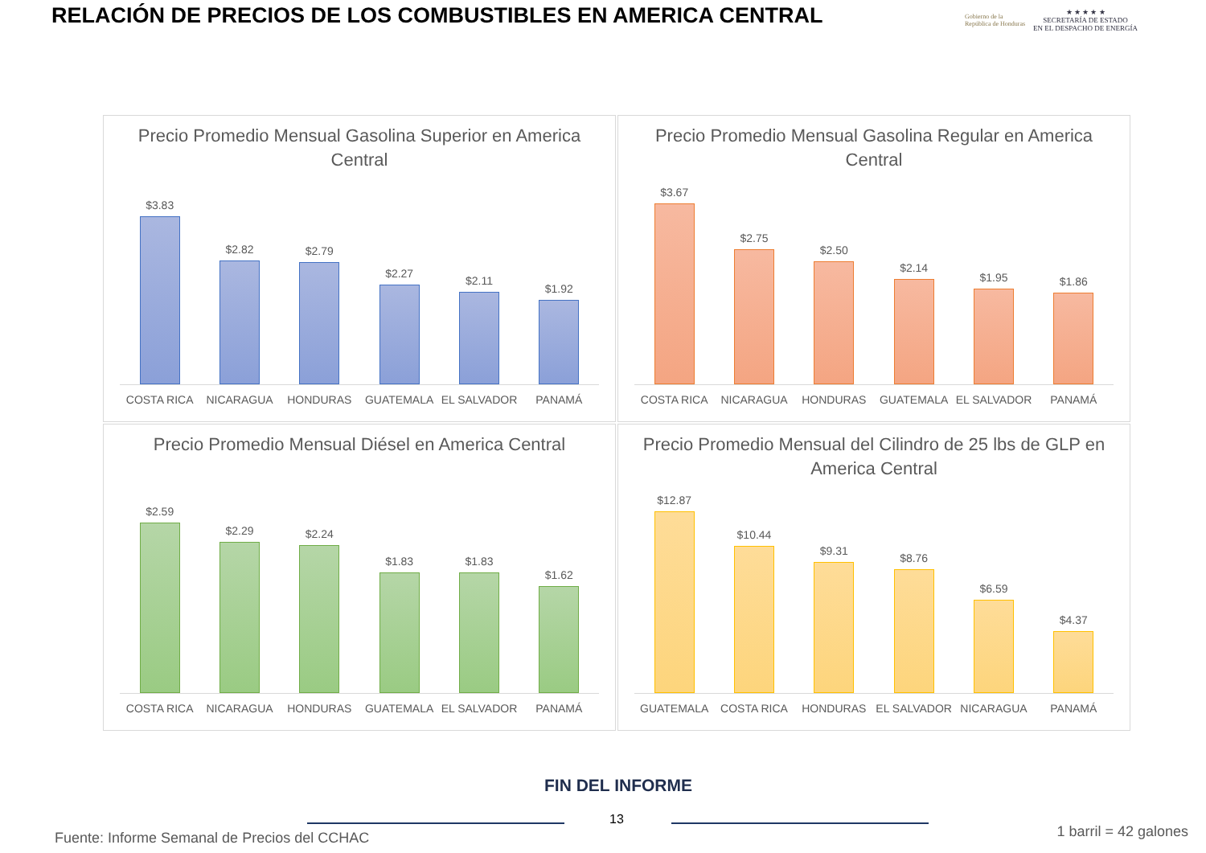RELACIÓN DE PRECIOS DE LOS COMBUSTIBLES EN AMERICA CENTRAL
Gobierno de la
República de Honduras
★ ★ ★ ★ ★
SECRETARÍA DE ESTADO
EN EL DESPACHO DE ENERGÍA
Precio Promedio Mensual Gasolina Superior en America Central
$3.83
$2.82
$2.79
$2.27
$2.11
$1.92
COSTA RICA NICARAGUA HONDURAS GUATEMALA EL SALVADOR PANAMÁ
Precio Promedio Mensual Gasolina Regular en America Central
$3.67
$2.75
$2.50
$2.14
$1.95
$1.86
COSTA RICA NICARAGUA HONDURAS GUATEMALA EL SALVADOR PANAMÁ
Precio Promedio Mensual Diésel en America Central
$2.59
$2.29
$2.24
$1.83
$1.83
$1.62
COSTA RICA NICARAGUA HONDURAS GUATEMALA EL SALVADOR PANAMÁ
Precio Promedio Mensual del Cilindro de 25 lbs de GLP en America Central
$12.87
$10.44
$9.31
$8.76
$6.59
$4.37
GUATEMALA COSTA RICA HONDURAS EL SALVADOR NICARAGUA PANAMÁ
FIN DEL INFORME
13
Fuente: Informe Semanal de Precios del CCHAC
1 barril = 42 galones